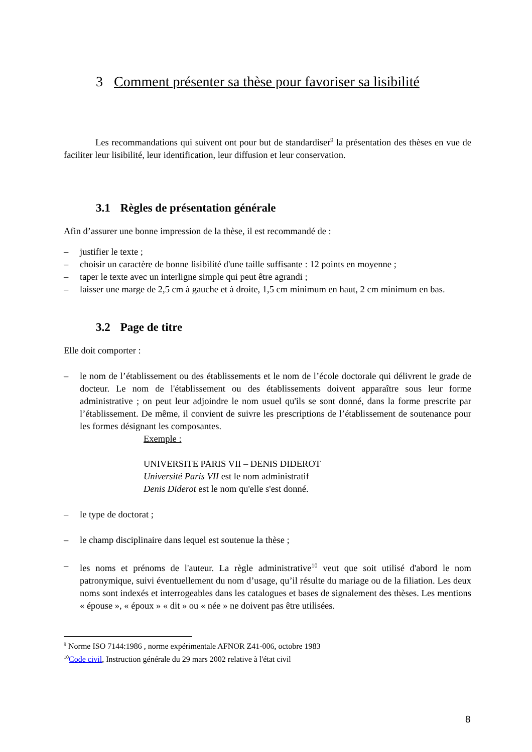3 Comment présenter sa thèse pour favoriser sa lisibilité
Les recommandations qui suivent ont pour but de standardiser<sup>9</sup> la présentation des thèses en vue de faciliter leur lisibilité, leur identification, leur diffusion et leur conservation.
3.1 Règles de présentation générale
Afin d’assurer une bonne impression de la thèse, il est recommandé de :
– justifier le texte ;
– choisir un caractère de bonne lisibilité d'une taille suffisante : 12 points en moyenne ;
– taper le texte avec un interligne simple qui peut être agrandi ;
– laisser une marge de 2,5 cm à gauche et à droite, 1,5 cm minimum en haut, 2 cm minimum en bas.
3.2 Page de titre
Elle doit comporter :
– le nom de l’établissement ou des établissements et le nom de l’école doctorale qui délivrent le grade de docteur. Le nom de l'établissement ou des établissements doivent apparaître sous leur forme administrative ; on peut leur adjoindre le nom usuel qu'ils se sont donné, dans la forme prescrite par l’établissement. De même, il convient de suivre les prescriptions de l’établissement de soutenance pour les formes désignant les composantes.
Exemple :
UNIVERSITE PARIS VII – DENIS DIDEROT
Université Paris VII est le nom administratif
Denis Diderot est le nom qu'elle s'est donné.
– le type de doctorat ;
– le champ disciplinaire dans lequel est soutenue la thèse ;
– les noms et prénoms de l'auteur. La règle administrative<sup>10</sup> veut que soit utilisé d'abord le nom patronymique, suivi éventuellement du nom d’usage, qu’il résulte du mariage ou de la filiation. Les deux noms sont indexés et interrogeables dans les catalogues et bases de signalement des thèses. Les mentions « épouse », « époux » « dit » ou « née » ne doivent pas être utilisées.
<sup>9</sup> Norme ISO 7144:1986 , norme expérimentale AFNOR Z41-006, octobre 1983
<sup>10</sup> Code civil, Instruction générale du 29 mars 2002 relative à l'état civil
8